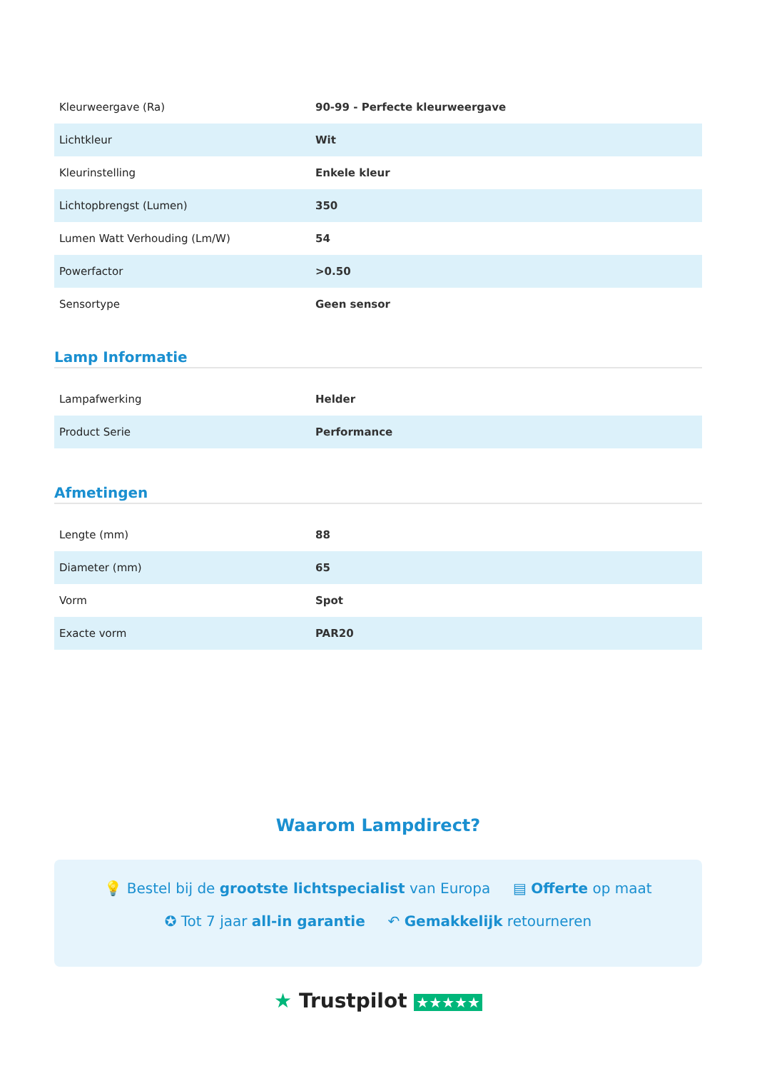| Kleurweergave (Ra) | 90-99 - Perfecte kleurweergave |
| Lichtkleur | Wit |
| Kleurinstelling | Enkele kleur |
| Lichtopbrengst (Lumen) | 350 |
| Lumen Watt Verhouding (Lm/W) | 54 |
| Powerfactor | >0.50 |
| Sensortype | Geen sensor |
Lamp Informatie
| Lampafwerking | Helder |
| Product Serie | Performance |
Afmetingen
| Lengte (mm) | 88 |
| Diameter (mm) | 65 |
| Vorm | Spot |
| Exacte vorm | PAR20 |
Waarom Lampdirect?
💡 Bestel bij de grootste lichtspecialist van Europa ▤ Offerte op maat
✪ Tot 7 jaar all-in garantie ↶ Gemakkelijk retourneren
★ Trustpilot ★★★★★